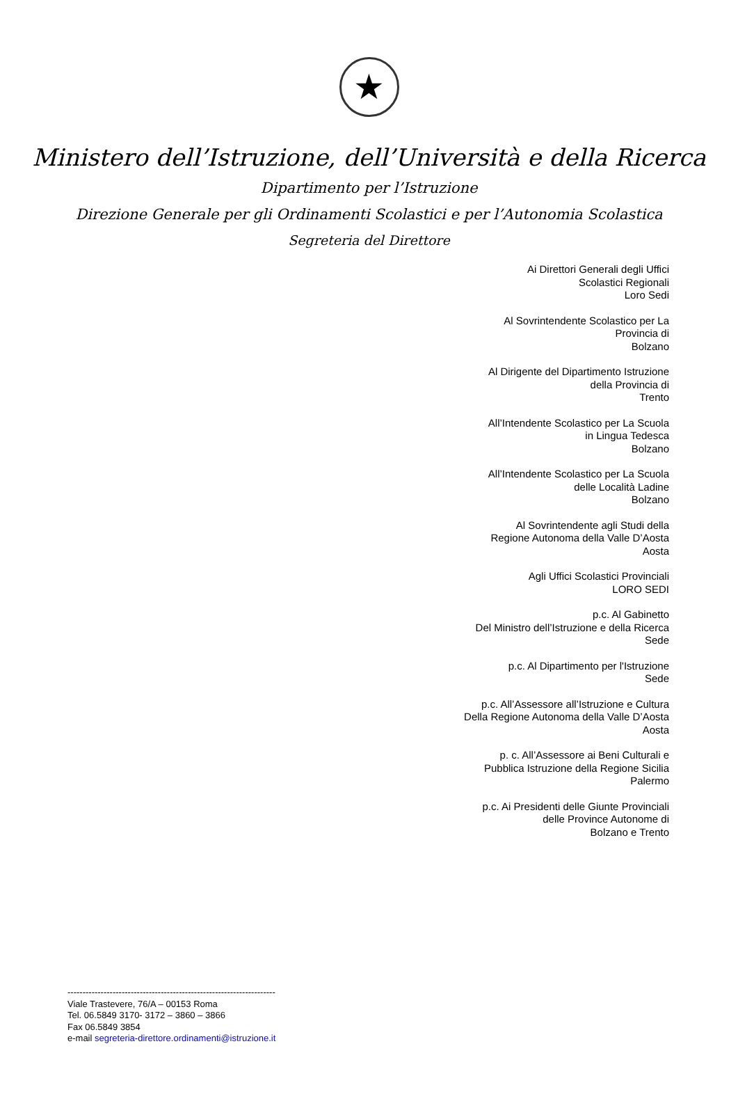★
Ministero dell’Istruzione, dell’Università e della Ricerca
Dipartimento per l’Istruzione
Direzione Generale per gli Ordinamenti Scolastici e per l’Autonomia Scolastica
Segreteria del Direttore
Ai Direttori Generali degli Uffici
Scolastici Regionali
Loro Sedi
Al Sovrintendente Scolastico per La
Provincia di
Bolzano
Al Dirigente del Dipartimento Istruzione
della Provincia di
Trento
All’Intendente Scolastico per La Scuola
in Lingua Tedesca
Bolzano
All’Intendente Scolastico per La Scuola
delle Località Ladine
Bolzano
Al Sovrintendente agli Studi della
Regione Autonoma della Valle D’Aosta
Aosta
Agli Uffici Scolastici Provinciali
LORO SEDI
p.c. Al Gabinetto
Del Ministro dell’Istruzione e della Ricerca
Sede
p.c. Al Dipartimento per l'Istruzione
Sede
p.c. All’Assessore all’Istruzione e Cultura
Della Regione Autonoma della Valle D’Aosta
Aosta
p. c. All’Assessore ai Beni Culturali e
Pubblica Istruzione della Regione Sicilia
Palermo
p.c. Ai Presidenti delle Giunte Provinciali
delle Province Autonome di
Bolzano e Trento
---------------------------------------------------------------------
Viale Trastevere, 76/A – 00153 Roma
Tel. 06.5849 3170- 3172 – 3860 – 3866
Fax 06.5849 3854
e-mail segreteria-direttore.ordinamenti@istruzione.it